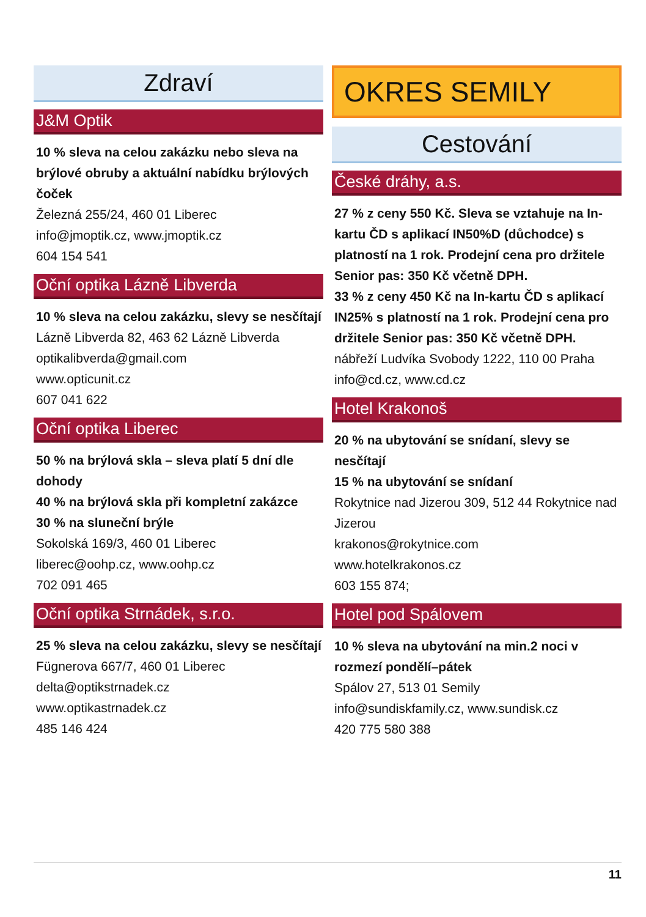Zdraví
J&M Optik
10 % sleva na celou zakázku nebo sleva na brýlové obruby a aktuální nabídku brýlových čoček
Železná 255/24, 460 01 Liberec
info@jmoptik.cz, www.jmoptik.cz
604 154 541
Oční optika Lázně Libverda
10 % sleva na celou zakázku, slevy se nesčítají
Lázně Libverda 82, 463 62 Lázně Libverda
optikalibverda@gmail.com
www.opticunit.cz
607 041 622
Oční optika Liberec
50 % na brýlová skla – sleva platí 5 dní dle dohody
40 % na brýlová skla při kompletní zakázce
30 % na sluneční brýle
Sokolská 169/3, 460 01 Liberec
liberec@oohp.cz, www.oohp.cz
702 091 465
Oční optika Strnádek, s.r.o.
25 % sleva na celou zakázku, slevy se nesčítají
Fügnerova 667/7, 460 01 Liberec
delta@optikstrnadek.cz
www.optikastrnadek.cz
485 146 424
OKRES SEMILY
Cestování
České dráhy, a.s.
27 % z ceny 550 Kč. Sleva se vztahuje na In-kartu ČD s aplikací IN50%D (důchodce) s platností na 1 rok. Prodejní cena pro držitele Senior pas: 350 Kč včetně DPH.
33 % z ceny 450 Kč na In-kartu ČD s aplikací IN25% s platností na 1 rok. Prodejní cena pro držitele Senior pas: 350 Kč včetně DPH.
nábřeží Ludvíka Svobody 1222, 110 00 Praha
info@cd.cz, www.cd.cz
Hotel Krakonoš
20 % na ubytování se snídaní, slevy se nesčítají
15 % na ubytování se snídaní
Rokytnice nad Jizerou 309, 512 44 Rokytnice nad Jizerou
krakonos@rokytnice.com
www.hotelkrakonos.cz
603 155 874;
Hotel pod Spálovem
10 % sleva na ubytování na min.2 noci v rozmezí pondělí–pátek
Spálov 27, 513 01 Semily
info@sundiskfamily.cz, www.sundisk.cz
420 775 580 388
11